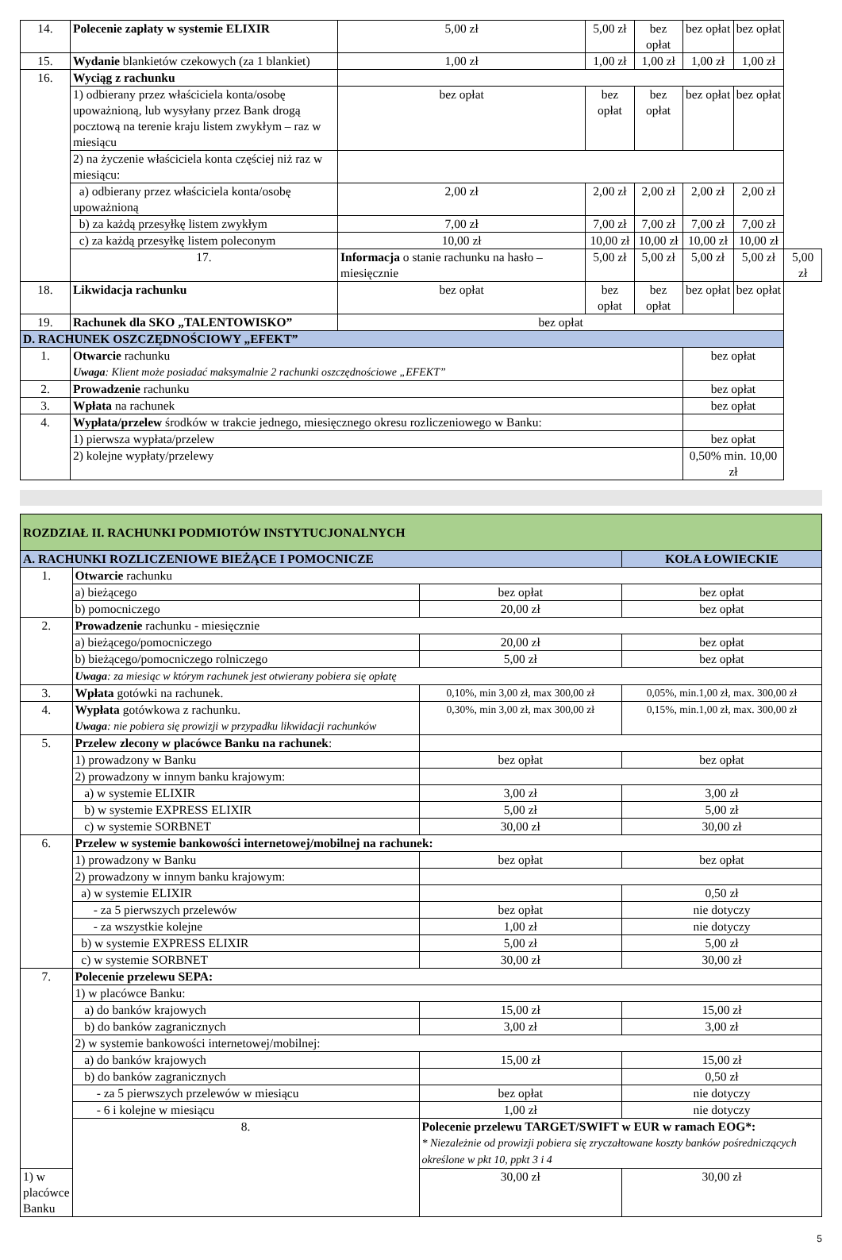| 14. | Polecenie zapłaty w systemie ELIXIR | 5,00 zł | 5,00 zł | bez opłat | bez opłat | bez opłat | |
| 15. | Wydanie blankietów czekowych (za 1 blankiet) | 1,00 zł | 1,00 zł | 1,00 zł | 1,00 zł | 1,00 zł | |
| 16. | Wyciąg z rachunku | | | | | | |
| | 1) odbierany przez właściciela konta/osobę upoważnioną, lub wysyłany przez Bank drogą pocztową na terenie kraju listem zwykłym – raz w miesiącu | bez opłat | bez opłat | bez opłat | bez opłat | bez opłat | |
| | 2) na życzenie właściciela konta częściej niż raz w miesiącu: | | | | | | |
| | a) odbierany przez właściciela konta/osobę upoważnioną | 2,00 zł | 2,00 zł | 2,00 zł | 2,00 zł | 2,00 zł | |
| | b) za każdą przesyłkę listem zwykłym | 7,00 zł | 7,00 zł | 7,00 zł | 7,00 zł | 7,00 zł | |
| | c) za każdą przesyłkę listem poleconym | 10,00 zł | 10,00 zł | 10,00 zł | 10,00 zł | 10,00 zł | |
| | 17. | Informacja o stanie rachunku na hasło – miesięcznie | 5,00 zł | 5,00 zł | 5,00 zł | 5,00 zł | 5,00 zł |
| 18. | Likwidacja rachunku | bez opłat | bez opłat | bez opłat | bez opłat | bez opłat | |
| 19. | Rachunek dla SKO „TALENTOWISKO” | bez opłat | | | | | |
| D. RACHUNEK OSZCZĘDNOŚCIOWY „EFEKT” | | | | | | | |
| 1. | Otwarcie rachunku Uwaga : Klient może posiadać maksymalnie 2 rachunki oszczędnościowe „EFEKT” | | | | bez opłat | | |
| 2. | Prowadzenie rachunku | | | | bez opłat | | |
| 3. | Wpłata na rachunek | | | | bez opłat | | |
| 4. | Wypłata/przelew środków w trakcie jednego, miesięcznego okresu rozliczeniowego w Banku: | | | | | | |
| | 1) pierwsza wypłata/przelew | | | | bez opłat | | |
| | 2) kolejne wypłaty/przelewy | | | | 0,50% min. 10,00 zł | | |
| ROZDZIAŁ II. RACHUNKI PODMIOTÓW INSTYTUCJONALNYCH | | | |
| A. RACHUNKI ROZLICZENIOWE BIEŻĄCE I POMOCNICZE | | | KOŁA ŁOWIECKIE |
| 1. | Otwarcie rachunku | | |
| | a) bieżącego | bez opłat | bez opłat |
| | b) pomocniczego | 20,00 zł | bez opłat |
| 2. | Prowadzenie rachunku - miesięcznie | | |
| | a) bieżącego/pomocniczego | 20,00 zł | bez opłat |
| | b) bieżącego/pomocniczego rolniczego | 5,00 zł | bez opłat |
| | Uwaga : za miesiąc w którym rachunek jest otwierany pobiera się opłatę | | |
| 3. | Wpłata gotówki na rachunek. | 0,10%, min 3,00 zł, max 300,00 zł | 0,05%, min.1,00 zł, max. 300,00 zł |
| 4. | Wypłata gotówkowa z rachunku. Uwaga : nie pobiera się prowizji w przypadku likwidacji rachunków | 0,30%, min 3,00 zł, max 300,00 zł | 0,15%, min.1,00 zł, max. 300,00 zł |
| 5. | Przelew zlecony w placówce Banku na rachunek : | | |
| | 1) prowadzony w Banku | bez opłat | bez opłat |
| | 2) prowadzony w innym banku krajowym: | | |
| | a) w systemie ELIXIR | 3,00 zł | 3,00 zł |
| | b) w systemie EXPRESS ELIXIR | 5,00 zł | 5,00 zł |
| | c) w systemie SORBNET | 30,00 zł | 30,00 zł |
| 6. | Przelew w systemie bankowości internetowej/mobilnej na rachunek: | | |
| | 1) prowadzony w Banku | bez opłat | bez opłat |
| | 2) prowadzony w innym banku krajowym: | | |
| | a) w systemie ELIXIR | | 0,50 zł |
| | - za 5 pierwszych przelewów | bez opłat | nie dotyczy |
| | - za wszystkie kolejne | 1,00 zł | nie dotyczy |
| | b) w systemie EXPRESS ELIXIR | 5,00 zł | 5,00 zł |
| | c) w systemie SORBNET | 30,00 zł | 30,00 zł |
| 7. | Polecenie przelewu SEPA: | | |
| | 1) w placówce Banku: | | |
| | a) do banków krajowych | 15,00 zł | 15,00 zł |
| | b) do banków zagranicznych | 3,00 zł | 3,00 zł |
| | 2) w systemie bankowości internetowej/mobilnej: | | |
| | a) do banków krajowych | 15,00 zł | 15,00 zł |
| | b) do banków zagranicznych | | 0,50 zł |
| | - za 5 pierwszych przelewów w miesiącu | bez opłat | nie dotyczy |
| | - 6 i kolejne w miesiącu | 1,00 zł | nie dotyczy |
| | 8. | Polecenie przelewu TARGET/SWIFT w EUR w ramach EOG*: * Niezależnie od prowizji pobiera się zryczałtowane koszty banków pośredniczących określone w pkt 10, ppkt 3 i 4 | |
| 1) w placówce Banku | | 30,00 zł | 30,00 zł |
5